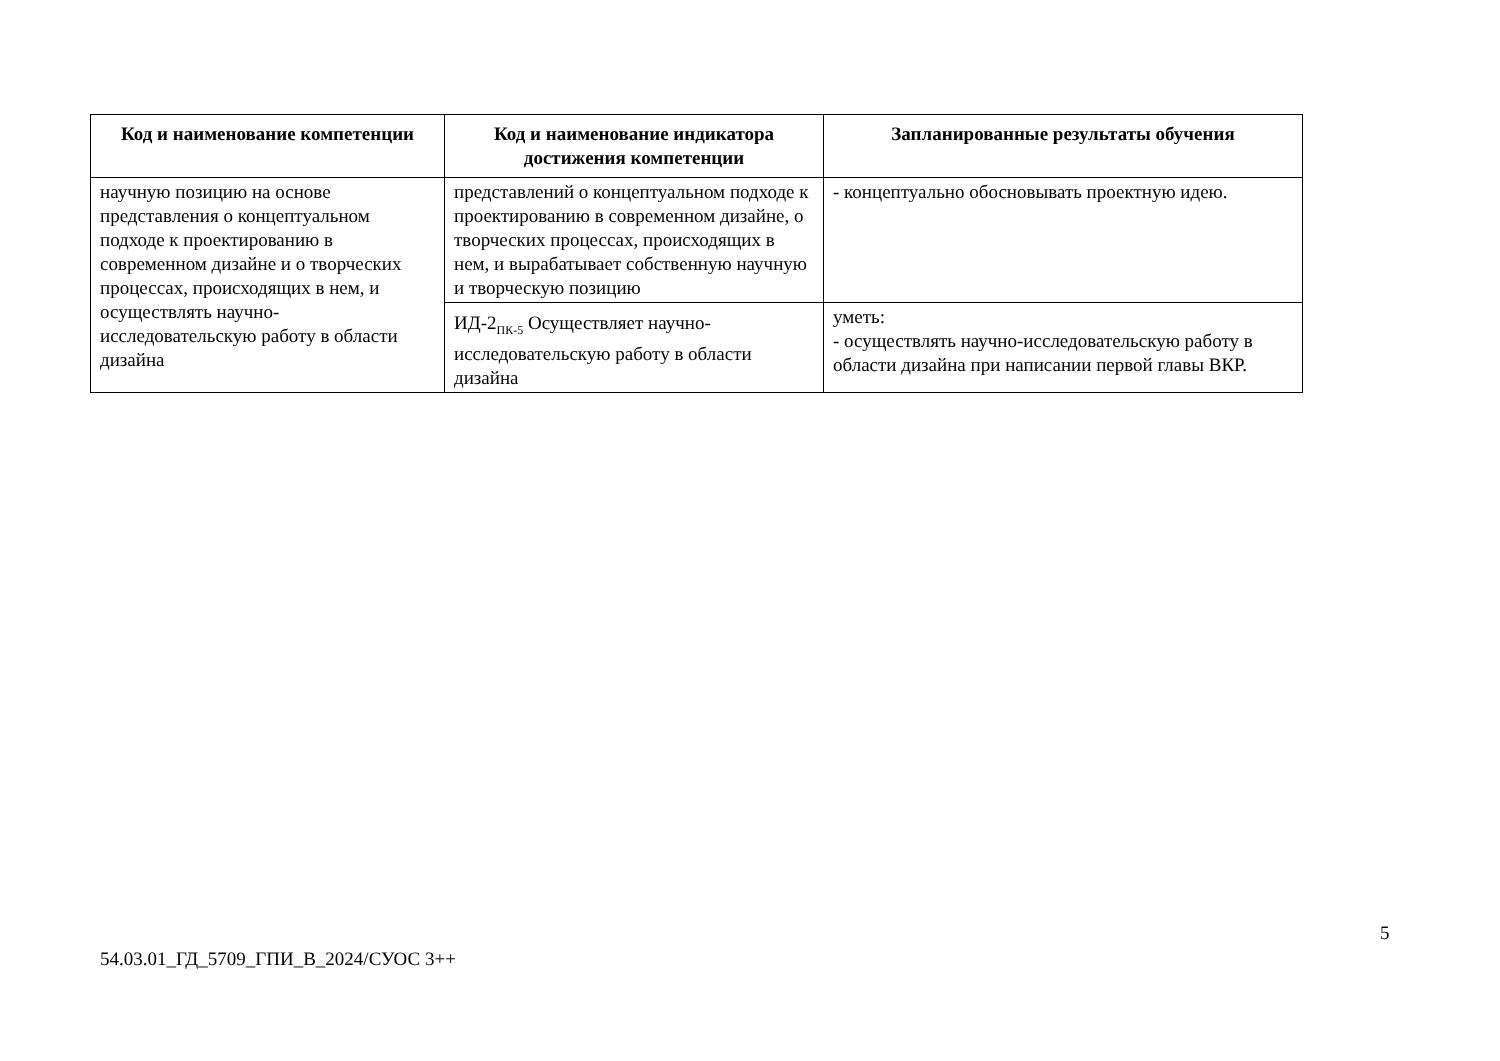| Код и наименование компетенции | Код и наименование индикатора достижения компетенции | Запланированные результаты обучения |
| --- | --- | --- |
| научную позицию на основе представления о концептуальном подходе к проектированию в современном дизайне и о творческих процессах, происходящих в нем, и осуществлять научно-исследовательскую работу в области дизайна | представлений о концептуальном подходе к проектированию в современном дизайне, о творческих процессах, происходящих в нем, и вырабатывает собственную научную и творческую позицию | - концептуально обосновывать проектную идею. |
| | ИД-2<sub>ПК-5</sub> Осуществляет научно-исследовательскую работу в области дизайна | уметь: - осуществлять научно-исследовательскую работу в области дизайна при написании первой главы ВКР. |
5
54.03.01_ГД_5709_ГПИ_В_2024/СУОС 3++